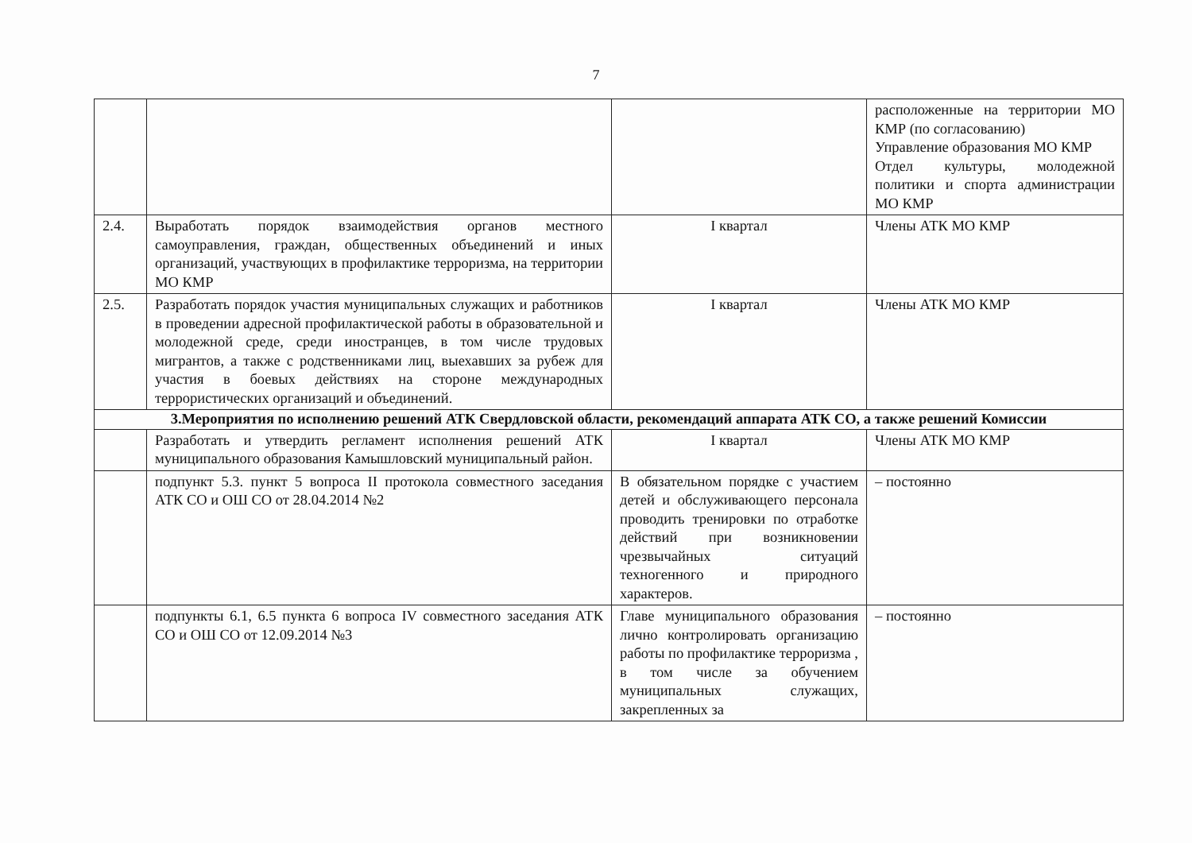7
| | | | расположенные на территории МО КМР (по согласованию) Управление образования МО КМР Отдел культуры, молодежной политики и спорта администрации МО КМР |
| 2.4. | Выработать порядок взаимодействия органов местного самоуправления, граждан, общественных объединений и иных организаций, участвующих в профилактике терроризма, на территории МО КМР | I квартал | Члены АТК МО КМР |
| 2.5. | Разработать порядок участия муниципальных служащих и работников в проведении адресной профилактической работы в образовательной и молодежной среде, среди иностранцев, в том числе трудовых мигрантов, а также с родственниками лиц, выехавших за рубеж для участия в боевых действиях на стороне международных террористических организаций и объединений. | I квартал | Члены АТК МО КМР |
| 3.Мероприятия по исполнению решений АТК Свердловской области, рекомендаций аппарата АТК СО, а также решений Комиссии | | | |
| | Разработать и утвердить регламент исполнения решений АТК муниципального образования Камышловский муниципальный район. | I квартал | Члены АТК МО КМР |
| | подпункт 5.3. пункт 5 вопроса II протокола совместного заседания АТК СО и ОШ СО от 28.04.2014 №2 | В обязательном порядке с участием детей и обслуживающего персонала проводить тренировки по отработке действий при возникновении чрезвычайных ситуаций техногенного и природного характеров. | – постоянно |
| | подпункты 6.1, 6.5 пункта 6 вопроса IV совместного заседания АТК СО и ОШ СО от 12.09.2014 №3 | Главе муниципального образования лично контролировать организацию работы по профилактике терроризма , в том числе за обучением муниципальных служащих, закрепленных за | – постоянно |